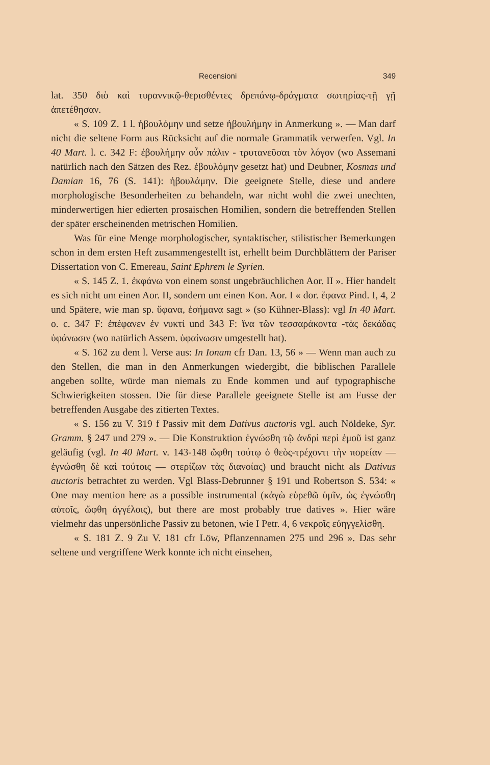Recensioni 349
lat. 350 διὸ καὶ τυραννικῷ-θερισθέντες δρεπάνῳ-δράγματα σωτηρίας-τῇ γῇ ἀπετέθησαν.
« S. 109 Z. 1 l. ἠβουλόμην und setze ἠβουλήμην in Anmerkung ». — Man darf nicht die seltene Form aus Rücksicht auf die normale Grammatik verwerfen. Vgl. In 40 Mart. l. c. 342 F: ἐβουλήμην οὖν πάλιν - τρυτανεῦσαι τὸν λόγον (wo Assemani natürlich nach den Sätzen des Rez. ἐβουλόμην gesetzt hat) und Deubner, Kosmas und Damian 16, 76 (S. 141): ἠβουλάμην. Die geeignete Stelle, diese und andere morphologische Besonderheiten zu behandeln, war nicht wohl die zwei unechten, minderwertigen hier edierten prosaischen Homilien, sondern die betreffenden Stellen der später erscheinenden metrischen Homilien.
Was für eine Menge morphologischer, syntaktischer, stilistischer Bemerkungen schon in dem ersten Heft zusammengestellt ist, erhellt beim Durchblättern der Pariser Dissertation von C. Emereau, Saint Ephrem le Syrien.
« S. 145 Z. 1. ἐκφάνω von einem sonst ungebräuchlichen Aor. II ». Hier handelt es sich nicht um einen Aor. II, sondern um einen Kon. Aor. I « dor. ἔφανα Pind. I, 4, 2 und Spätere, wie man sp. ὕφανα, ἐσήμανα sagt » (so Kühner-Blass): vgl In 40 Mart. o. c. 347 F: ἐπέφανεν ἐν νυκτί und 343 F: ἵνα τῶν τεσσαράκοντα -τὰς δεκάδας ὑφάνωσιν (wo natürlich Assem. ὑφαίνωσιν umgestellt hat).
« S. 162 zu dem l. Verse aus: In Ionam cfr Dan. 13, 56 » — Wenn man auch zu den Stellen, die man in den Anmerkungen wiedergibt, die biblischen Parallele angeben sollte, würde man niemals zu Ende kommen und auf typographische Schwierigkeiten stossen. Die für diese Parallele geeignete Stelle ist am Fusse der betreffenden Ausgabe des zitierten Textes.
« S. 156 zu V. 319 f Passiv mit dem Dativus auctoris vgl. auch Nöldeke, Syr. Gramm. § 247 und 279 ». — Die Konstruktion ἐγνώσθη τῷ ἀνδρὶ περὶ ἐμοῦ ist ganz geläufig (vgl. In 40 Mart. v. 143-148 ὤφθη τούτῳ ὁ θεὸς-τρέχοντι τὴν πορείαν — ἐγνώσθη δὲ καὶ τούτοις — στερίζων τὰς διανοίας) und braucht nicht als Dativus auctoris betrachtet zu werden. Vgl Blass-Debrunner § 191 und Robertson S. 534: « One may mention here as a possible instrumental (κἀγὼ εὑρεθῶ ὑμῖν, ὡς ἐγνώσθη αὐτοῖς, ὤφθη ἀγγέλοις), but there are most probably true datives ». Hier wäre vielmehr das unpersönliche Passiv zu betonen, wie I Petr. 4, 6 νεκροῖς εὐηγγελίσθη.
« S. 181 Z. 9 Zu V. 181 cfr Löw, Pflanzennamen 275 und 296 ». Das sehr seltene und vergriffene Werk konnte ich nicht einsehen,